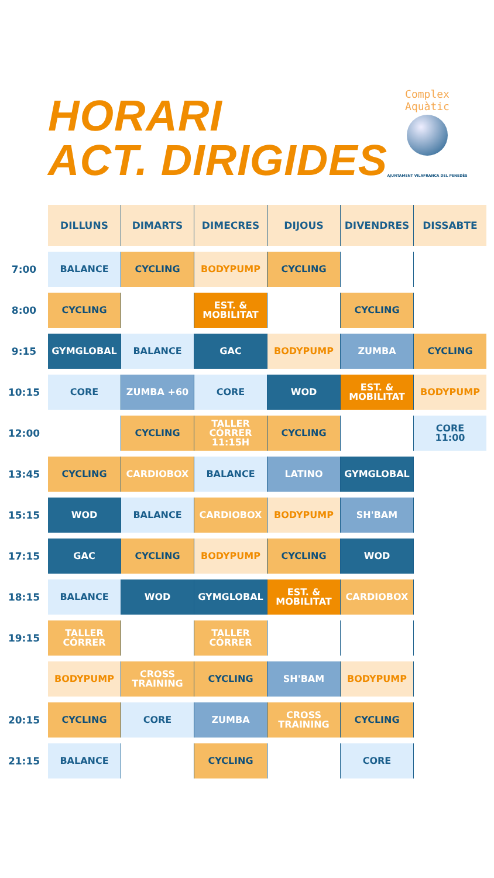HORARI
ACT. DIRIGIDES
Complex Aquàtic
AJUNTAMENT VILAFRANCA DEL PENEDÈS
| | DILLUNS | DIMARTS | DIMECRES | DIJOUS | DIVENDRES | DISSABTE |
| 7:00 | BALANCE | CYCLING | BODYPUMP | CYCLING | | |
| 8:00 | CYCLING | | EST. & MOBILITAT | | CYCLING | |
| 9:15 | GYMGLOBAL | BALANCE | GAC | BODYPUMP | ZUMBA | CYCLING |
| 10:15 | CORE | ZUMBA +60 | CORE | WOD | EST. & MOBILITAT | BODYPUMP |
| 12:00 | | CYCLING | TALLER CÓRRER 11:15H | CYCLING | | CORE 11:00 |
| 13:45 | CYCLING | CARDIOBOX | BALANCE | LATINO | GYMGLOBAL | |
| 15:15 | WOD | BALANCE | CARDIOBOX | BODYPUMP | SH'BAM | |
| 17:15 | GAC | CYCLING | BODYPUMP | CYCLING | WOD | |
| 18:15 | BALANCE | WOD | GYMGLOBAL | EST. & MOBILITAT | CARDIOBOX | |
| 19:15 | TALLER CÓRRER | | TALLER CÓRRER | | | |
| | BODYPUMP | CROSS TRAINING | CYCLING | SH'BAM | BODYPUMP | |
| 20:15 | CYCLING | CORE | ZUMBA | CROSS TRAINING | CYCLING | |
| 21:15 | BALANCE | | CYCLING | | CORE | |